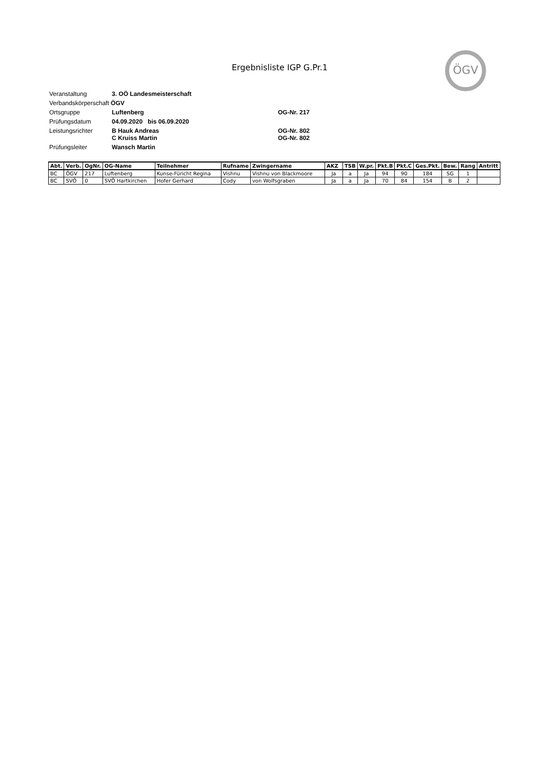Ergebnisliste IGP G.Pr.1
ÖGV
| Veranstaltung | 3. OÖ Landesmeisterschaft | |
| Verbandskörperschaft ÖGV | | |
| Ortsgruppe | Luftenberg | OG-Nr. 217 |
| Prüfungsdatum | 04.09.2020 bis 06.09.2020 | |
| Leistungsrichter | B Hauk Andreas C Kruiss Martin | OG-Nr. 802 OG-Nr. 802 |
| Prüfungsleiter | Wansch Martin | |
| Abt. | Verb. | OgNr. | OG-Name | Teilnehmer | Rufname | Zwingername | AKZ | TSB | W.pr. | Pkt.B | Pkt.C | Ges.Pkt. | Bew. | Rang | Antritt |
| --- | --- | --- | --- | --- | --- | --- | --- | --- | --- | --- | --- | --- | --- | --- | --- |
| BC | ÖGV | 217 | Luftenberg | Kunse-Füricht Regina | Vishnu | Vishnu von Blackmoore | Ja | a | Ja | 94 | 90 | 184 | SG | 1 | |
| BC | SVÖ | 0 | SVÖ Hartkirchen | Hofer Gerhard | Cody | von Wolfsgraben | Ja | a | Ja | 70 | 84 | 154 | B | 2 | |